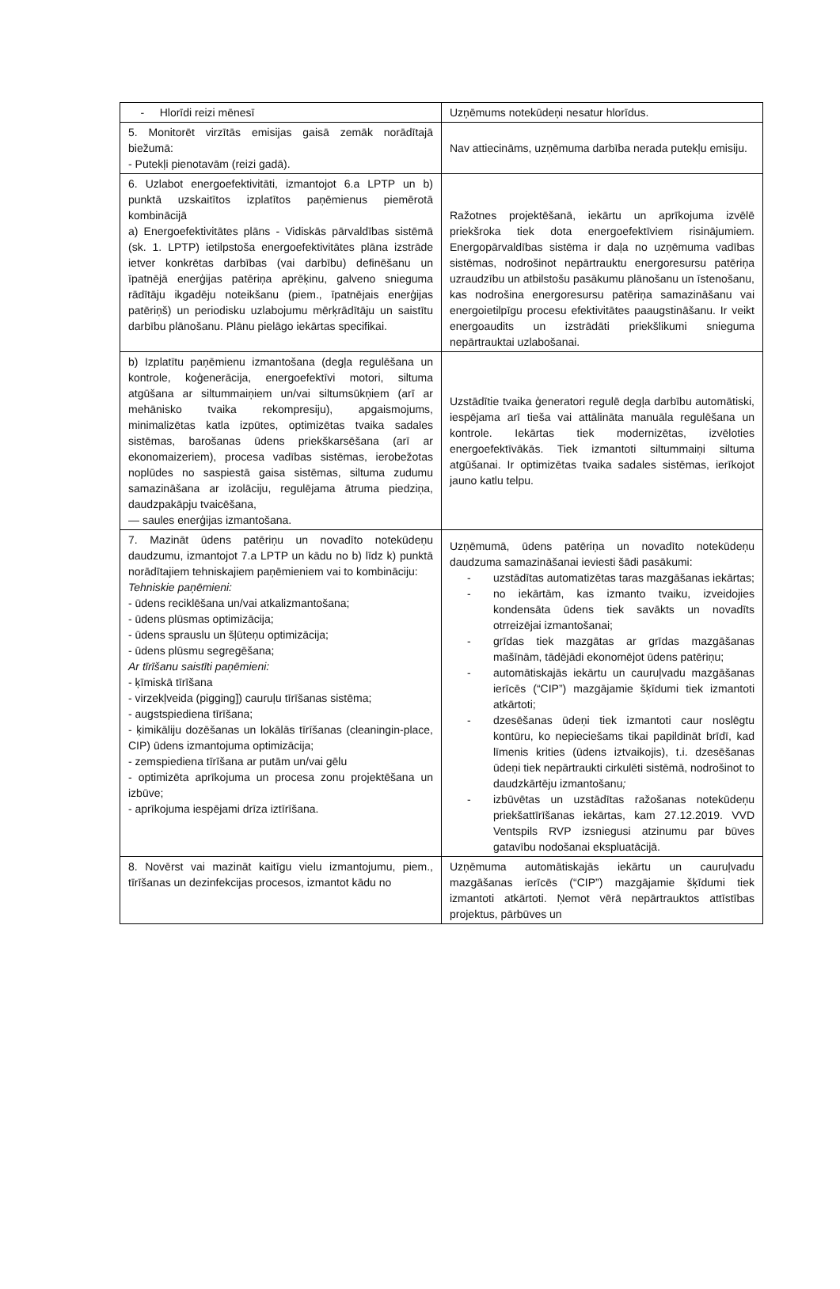| - Hlorīdi reizi mēnesī | Uzņēmums notekūdeņi nesatur hlorīdus. |
| 5. Monitorēt virzītās emisijas gaisā zemāk norādītajā biežumā: - Putekļi pienotavām (reizi gadā). | Nav attiecināms, uzņēmuma darbība nerada putekļu emisiju. |
| 6. Uzlabot energoefektivitāti, izmantojot 6.a LPTP un b) punktā uzskaitītos izplatītos paņēmienus piemērotā kombinācijā a) Energoefektivitātes plāns - Vidiskās pārvaldības sistēmā (sk. 1. LPTP) ietilpstoša energoefektivitātes plāna izstrāde ietver konkrētas darbības (vai darbību) definēšanu un īpatnējā enerģijas patēriņa aprēķinu, galveno snieguma rādītāju ikgadēju noteikšanu (piem., īpatnējais enerģijas patēriņš) un periodisku uzlabojumu mērķrādītāju un saistītu darbību plānošanu. Plānu pielāgo iekārtas specifikai. | Ražotnes projektēšanā, iekārtu un aprīkojuma izvēlē priekšroka tiek dota energoefektīviem risinājumiem. Energopārvaldības sistēma ir daļa no uzņēmuma vadības sistēmas, nodrošinot nepārtrauktu energoresursu patēriņa uzraudzību un atbilstošu pasākumu plānošanu un īstenošanu, kas nodrošina energoresursu patēriņa samazināšanu vai energoietilpīgu procesu efektivitātes paaugstināšanu. Ir veikt energoaudits un izstrādāti priekšlikumi snieguma nepārtrauktai uzlabošanai. |
| b) Izplatītu paņēmienu izmantošana (degļa regulēšana un kontrole, koģenerācija, energoefektīvi motori, siltuma atgūšana ar siltummaiņiem un/vai siltumsūkņiem (arī ar mehānisko tvaika rekompresiju), apgaismojums, minimalizētas katla izpūtes, optimizētas tvaika sadales sistēmas, barošanas ūdens priekškarsēšana (arī ar ekonomaizeriem), procesa vadības sistēmas, ierobežotas noplūdes no saspiestā gaisa sistēmas, siltuma zudumu samazināšana ar izolāciju, regulējama ātruma piedziņa, daudzpakāpju tvaicēšana, — saules enerģijas izmantošana. | Uzstādītie tvaika ģeneratori regulē degļa darbību automātiski, iespējama arī tieša vai attālināta manuāla regulēšana un kontrole. Iekārtas tiek modernizētas, izvēloties energoefektīvākās. Tiek izmantoti siltummaiņi siltuma atgūšanai. Ir optimizētas tvaika sadales sistēmas, ierīkojot jauno katlu telpu. |
| 7. Mazināt ūdens patēriņu un novadīto notekūdeņu daudzumu, izmantojot 7.a LPTP un kādu no b) līdz k) punktā norādītajiem tehniskajiem paņēmieniem vai to kombināciju: Tehniskie paņēmieni: - ūdens reciklēšana un/vai atkalizmantošana; - ūdens plūsmas optimizācija; - ūdens sprauslu un šļūteņu optimizācija; - ūdens plūsmu segregēšana; Ar tīrīšanu saistīti paņēmieni: - ķīmiskā tīrīšana - virzekļveida (pigging]) cauruļu tīrīšanas sistēma; - augstspiediena tīrīšana; - ķimikāliju dozēšanas un lokālās tīrīšanas (cleaningin-place, CIP) ūdens izmantojuma optimizācija; - zemspiediena tīrīšana ar putām un/vai gēlu - optimizēta aprīkojuma un procesa zonu projektēšana un izbūve; - aprīkojuma iespējami drīza iztīrīšana. | Uzņēmumā, ūdens patēriņa un novadīto notekūdeņu daudzuma samazināšanai ieviesti šādi pasākumi: - uzstādītas automatizētas taras mazgāšanas iekārtas; - no iekārtām, kas izmanto tvaiku, izveidojies kondensāta ūdens tiek savākts un novadīts otrreizējai izmantošanai; - grīdas tiek mazgātas ar grīdas mazgāšanas mašīnām, tādējādi ekonomējot ūdens patēriņu; - automātiskajās iekārtu un cauruļvadu mazgāšanas ierīcēs (“CIP”) mazgājamie šķīdumi tiek izmantoti atkārtoti; - dzesēšanas ūdeņi tiek izmantoti caur noslēgtu kontūru, ko nepieciešams tikai papildināt brīdī, kad līmenis krities (ūdens iztvaikojis), t.i. dzesēšanas ūdeņi tiek nepārtraukti cirkulēti sistēmā, nodrošinot to daudzkārtēju izmantošanu ; - izbūvētas un uzstādītas ražošanas notekūdeņu priekšattīrīšanas iekārtas, kam 27.12.2019. VVD Ventspils RVP izsniegusi atzinumu par būves gatavību nodošanai ekspluatācijā. |
| 8. Novērst vai mazināt kaitīgu vielu izmantojumu, piem., tīrīšanas un dezinfekcijas procesos, izmantot kādu no | Uzņēmuma automātiskajās iekārtu un cauruļvadu mazgāšanas ierīcēs (“CIP”) mazgājamie šķīdumi tiek izmantoti atkārtoti. Ņemot vērā nepārtrauktos attīstības projektus, pārbūves un |